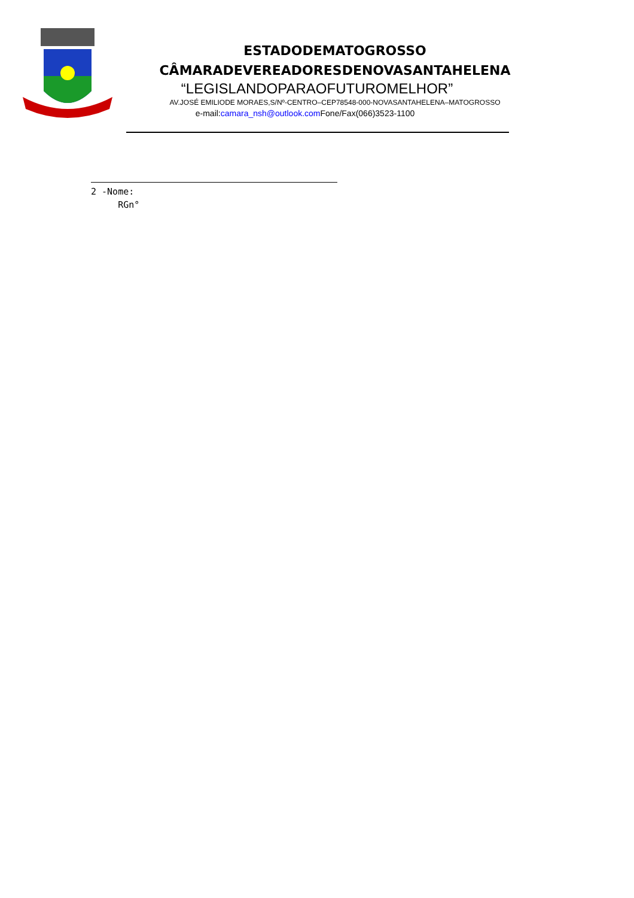ESTADODEMATOGROSSO
CÂMARADEVEREADORESDENOVASANTAHELENA
“LEGISLANDOPARAOFUTUROMELHOR”
AV.JOSÉ EMILIODE MORAES,S/Nº-CENTRO–CEP78548-000-NOVASANTAHELENA–MATOGROSSO
e-mail:camara_nsh@outlook.com Fone/Fax(066)3523-1100
2 -Nome:
RGn°